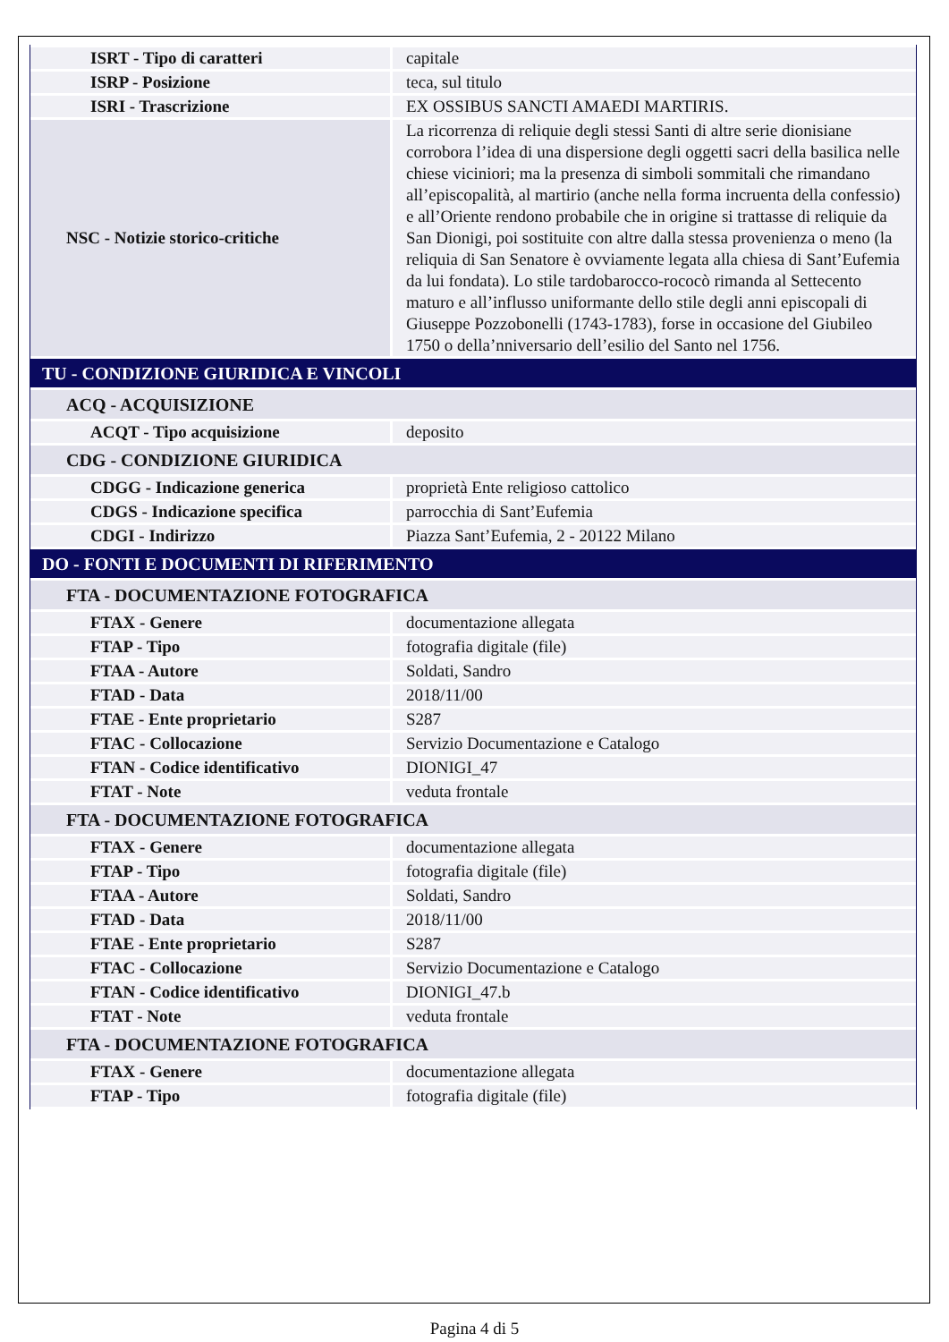| ISRT - Tipo di caratteri | capitale |
| ISRP - Posizione | teca, sul titulo |
| ISRI - Trascrizione | EX OSSIBUS SANCTI AMAEDI MARTIRIS. |
| NSC - Notizie storico-critiche | La ricorrenza di reliquie degli stessi Santi di altre serie dionisiane corrobora l’idea di una dispersione degli oggetti sacri della basilica nelle chiese viciniori; ma la presenza di simboli sommitali che rimandano all’episcopalità, al martirio (anche nella forma incruenta della confessio) e all’Oriente rendono probabile che in origine si trattasse di reliquie da San Dionigi, poi sostituite con altre dalla stessa provenienza o meno (la reliquia di San Senatore è ovviamente legata alla chiesa di Sant’Eufemia da lui fondata). Lo stile tardobarocco-rococò rimanda al Settecento maturo e all’influsso uniformante dello stile degli anni episcopali di Giuseppe Pozzobonelli (1743-1783), forse in occasione del Giubileo 1750 o della’nniversario dell’esilio del Santo nel 1756. |
| TU - CONDIZIONE GIURIDICA E VINCOLI | |
| ACQ - ACQUISIZIONE | |
| ACQT - Tipo acquisizione | deposito |
| CDG - CONDIZIONE GIURIDICA | |
| CDGG - Indicazione generica | proprietà Ente religioso cattolico |
| CDGS - Indicazione specifica | parrocchia di Sant’Eufemia |
| CDGI - Indirizzo | Piazza Sant’Eufemia, 2 - 20122 Milano |
| DO - FONTI E DOCUMENTI DI RIFERIMENTO | |
| FTA - DOCUMENTAZIONE FOTOGRAFICA | |
| FTAX - Genere | documentazione allegata |
| FTAP - Tipo | fotografia digitale (file) |
| FTAA - Autore | Soldati, Sandro |
| FTAD - Data | 2018/11/00 |
| FTAE - Ente proprietario | S287 |
| FTAC - Collocazione | Servizio Documentazione e Catalogo |
| FTAN - Codice identificativo | DIONIGI_47 |
| FTAT - Note | veduta frontale |
| FTA - DOCUMENTAZIONE FOTOGRAFICA | |
| FTAX - Genere | documentazione allegata |
| FTAP - Tipo | fotografia digitale (file) |
| FTAA - Autore | Soldati, Sandro |
| FTAD - Data | 2018/11/00 |
| FTAE - Ente proprietario | S287 |
| FTAC - Collocazione | Servizio Documentazione e Catalogo |
| FTAN - Codice identificativo | DIONIGI_47.b |
| FTAT - Note | veduta frontale |
| FTA - DOCUMENTAZIONE FOTOGRAFICA | |
| FTAX - Genere | documentazione allegata |
| FTAP - Tipo | fotografia digitale (file) |
Pagina 4 di 5